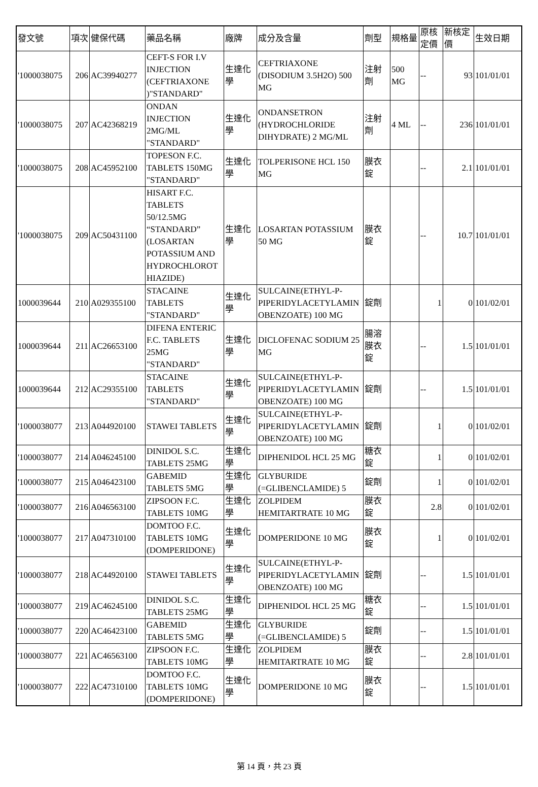| 發文號 | 項次 | 健保代碼 | 藥品名稱 | 廠牌 | 成分及含量 | 劑型 | 規格量 | 原核定價 | 新核定價 | 生效日期 |
| --- | --- | --- | --- | --- | --- | --- | --- | --- | --- | --- |
| '1000038075 | 206 | AC39940277 | CEFT-S FOR I.V INJECTION (CEFTRIAXONE )"STANDARD" | 生達化學 | CEFTRIAXONE (DISODIUM 3.5H2O) 500 MG | 注射劑 | 500 MG | -- | 93 | 101/01/01 |
| '1000038075 | 207 | AC42368219 | ONDAN INJECTION 2MG/ML "STANDARD" | 生達化學 | ONDANSETRON (HYDROCHLORIDE DIHYDRATE) 2 MG/ML | 注射劑 | 4 ML | -- | 236 | 101/01/01 |
| '1000038075 | 208 | AC45952100 | TOPESON F.C. TABLETS 150MG "STANDARD" | 生達化學 | TOLPERISONE HCL 150 MG | 膜衣錠 | | -- | 2.1 | 101/01/01 |
| '1000038075 | 209 | AC50431100 | HISART F.C. TABLETS 50/12.5MG “STANDARD” (LOSARTAN POTASSIUM AND HYDROCHLOROT HIAZIDE) | 生達化學 | LOSARTAN POTASSIUM 50 MG | 膜衣錠 | | -- | 10.7 | 101/01/01 |
| 1000039644 | 210 | A029355100 | STACAINE TABLETS "STANDARD" | 生達化學 | SULCAINE(ETHYL-P-PIPERIDYLACETYLAMIN OBENZOATE) 100 MG | 錠劑 | | 1 | 0 | 101/02/01 |
| 1000039644 | 211 | AC26653100 | DIFENA ENTERIC F.C. TABLETS 25MG "STANDARD" | 生達化學 | DICLOFENAC SODIUM 25 MG | 腸溶膜衣錠 | | -- | 1.5 | 101/01/01 |
| 1000039644 | 212 | AC29355100 | STACAINE TABLETS "STANDARD" | 生達化學 | SULCAINE(ETHYL-P-PIPERIDYLACETYLAMIN OBENZOATE) 100 MG | 錠劑 | | -- | 1.5 | 101/01/01 |
| '1000038077 | 213 | A044920100 | STAWEI TABLETS | 生達化學 | SULCAINE(ETHYL-P-PIPERIDYLACETYLAMIN OBENZOATE) 100 MG | 錠劑 | | 1 | 0 | 101/02/01 |
| '1000038077 | 214 | A046245100 | DINIDOL S.C. TABLETS 25MG | 生達化學 | DIPHENIDOL HCL 25 MG | 糖衣錠 | | 1 | 0 | 101/02/01 |
| '1000038077 | 215 | A046423100 | GABEMID TABLETS 5MG | 生達化學 | GLYBURIDE (=GLIBENCLAMIDE) 5 | 錠劑 | | 1 | 0 | 101/02/01 |
| '1000038077 | 216 | A046563100 | ZIPSOON F.C. TABLETS 10MG | 生達化學 | ZOLPIDEM HEMITARTRATE 10 MG | 膜衣錠 | | 2.8 | 0 | 101/02/01 |
| '1000038077 | 217 | A047310100 | DOMTOO F.C. TABLETS 10MG (DOMPERIDONE) | 生達化學 | DOMPERIDONE 10 MG | 膜衣錠 | | 1 | 0 | 101/02/01 |
| '1000038077 | 218 | AC44920100 | STAWEI TABLETS | 生達化學 | SULCAINE(ETHYL-P-PIPERIDYLACETYLAMIN OBENZOATE) 100 MG | 錠劑 | | -- | 1.5 | 101/01/01 |
| '1000038077 | 219 | AC46245100 | DINIDOL S.C. TABLETS 25MG | 生達化學 | DIPHENIDOL HCL 25 MG | 糖衣錠 | | -- | 1.5 | 101/01/01 |
| '1000038077 | 220 | AC46423100 | GABEMID TABLETS 5MG | 生達化學 | GLYBURIDE (=GLIBENCLAMIDE) 5 | 錠劑 | | -- | 1.5 | 101/01/01 |
| '1000038077 | 221 | AC46563100 | ZIPSOON F.C. TABLETS 10MG | 生達化學 | ZOLPIDEM HEMITARTRATE 10 MG | 膜衣錠 | | -- | 2.8 | 101/01/01 |
| '1000038077 | 222 | AC47310100 | DOMTOO F.C. TABLETS 10MG (DOMPERIDONE) | 生達化學 | DOMPERIDONE 10 MG | 膜衣錠 | | -- | 1.5 | 101/01/01 |
第 14 頁，共 23 頁